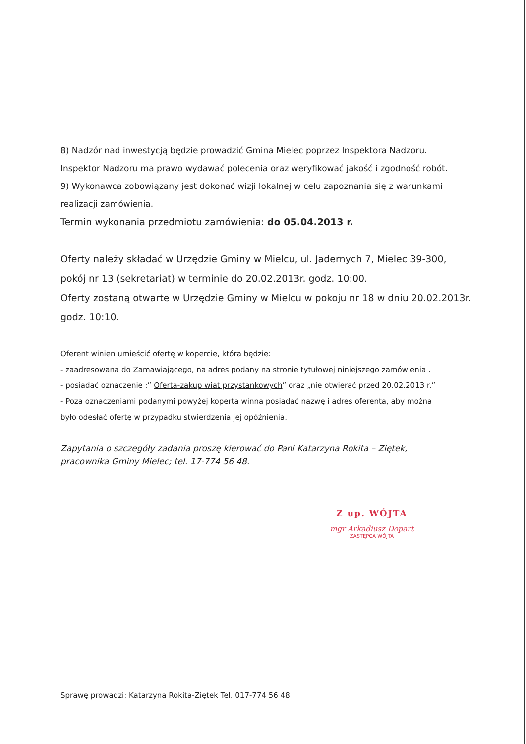8) Nadzór nad inwestycją będzie prowadzić Gmina Mielec poprzez Inspektora Nadzoru.
Inspektor Nadzoru ma prawo wydawać polecenia oraz weryfikować jakość i zgodność robót.
9) Wykonawca zobowiązany jest dokonać wizji lokalnej w celu zapoznania się z warunkami
realizacji zamówienia.
Termin wykonania przedmiotu zamówienia: do 05.04.2013 r.
Oferty należy składać w Urzędzie Gminy w Mielcu, ul. Jadernych 7, Mielec 39-300,
pokój nr 13 (sekretariat) w terminie do 20.02.2013r. godz. 10:00.
Oferty zostaną otwarte w Urzędzie Gminy w Mielcu w pokoju nr 18 w dniu 20.02.2013r.
godz. 10:10.
Oferent winien umieścić ofertę w kopercie, która będzie:
- zaadresowana do Zamawiającego, na adres podany na stronie tytułowej niniejszego zamówienia .
- posiadać oznaczenie :” Oferta-zakup wiat przystankowych” oraz „nie otwierać przed 20.02.2013 r.”
- Poza oznaczeniami podanymi powyżej koperta winna posiadać nazwę i adres oferenta, aby można
było odesłać ofertę w przypadku stwierdzenia jej opóźnienia.
Zapytania o szczegóły zadania proszę kierować do Pani Katarzyna Rokita – Ziętek,
pracownika Gminy Mielec; tel. 17-774 56 48.
Z up. WÓJTA
mgr Arkadiusz Dopart
ZASTĘPCA WÓJTA
Sprawę prowadzi: Katarzyna Rokita-Ziętek Tel. 017-774 56 48